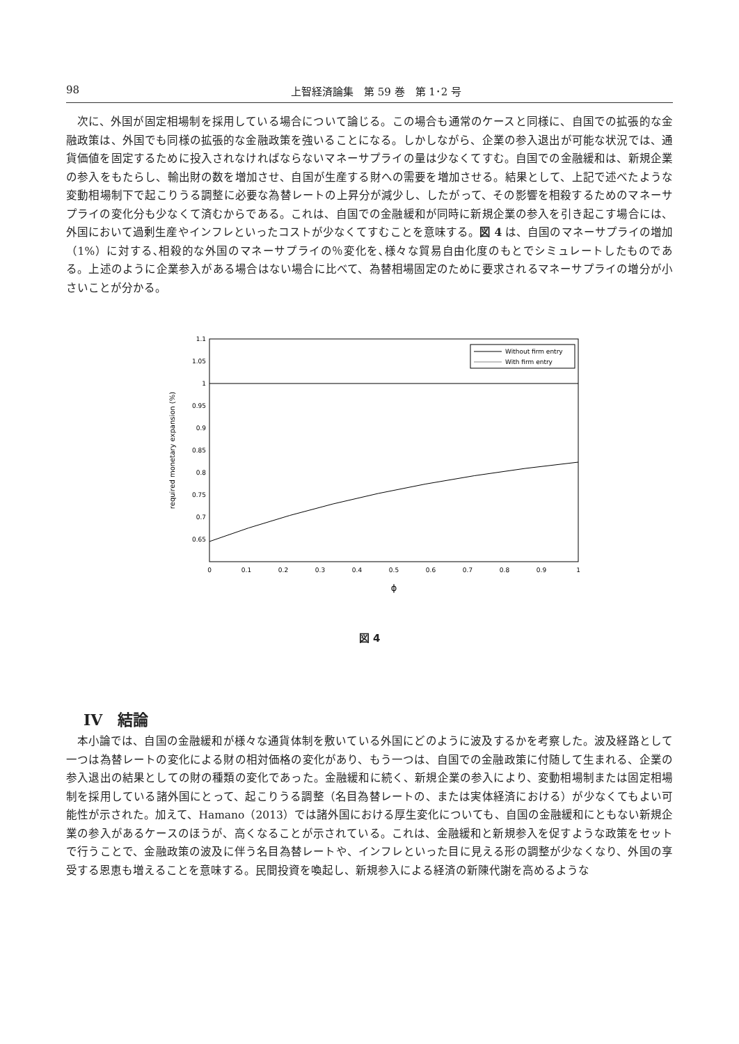98 上智経済論集　第 59 巻　第 1･2 号
次に、外国が固定相場制を採用している場合について論じる。この場合も通常のケースと同様に、自国での拡張的な金融政策は、外国でも同様の拡張的な金融政策を強いることになる。しかしながら、企業の参入退出が可能な状況では、通貨価値を固定するために投入されなければならないマネーサプライの量は少なくてすむ。自国での金融緩和は、新規企業の参入をもたらし、輸出財の数を増加させ、自国が生産する財への需要を増加させる。結果として、上記で述べたような変動相場制下で起こりうる調整に必要な為替レートの上昇分が減少し、したがって、その影響を相殺するためのマネーサプライの変化分も少なくて済むからである。これは、自国での金融緩和が同時に新規企業の参入を引き起こす場合には、外国において過剰生産やインフレといったコストが少なくてすむことを意味する。図 4 は、自国のマネーサプライの増加（1%）に対する､相殺的な外国のマネーサプライの％変化を､様々な貿易自由化度のもとでシミュレートしたものである。上述のように企業参入がある場合はない場合に比べて、為替相場固定のために要求されるマネーサプライの増分が小さいことが分かる。
1.1
1.05
1
0.95
0.9
0.85
0.8
0.75
0.7
0.65
0
0.1
0.2
0.3
0.4
0.5
0.6
0.7
0.8
0.9
1
ϕ
required monetary expansion (%)
Without firm entry
With firm entry
図 4
IV　結論
本小論では、自国の金融緩和が様々な通貨体制を敷いている外国にどのように波及するかを考察した。波及経路として一つは為替レートの変化による財の相対価格の変化があり、もう一つは、自国での金融政策に付随して生まれる、企業の参入退出の結果としての財の種類の変化であった。金融緩和に続く、新規企業の参入により、変動相場制または固定相場制を採用している諸外国にとって、起こりうる調整（名目為替レートの、または実体経済における）が少なくてもよい可能性が示された。加えて、Hamano（2013）では諸外国における厚生変化についても、自国の金融緩和にともない新規企業の参入があるケースのほうが、高くなることが示されている。これは、金融緩和と新規参入を促すような政策をセットで行うことで、金融政策の波及に伴う名目為替レートや、インフレといった目に見える形の調整が少なくなり、外国の享受する恩恵も増えることを意味する。民間投資を喚起し、新規参入による経済の新陳代謝を高めるような